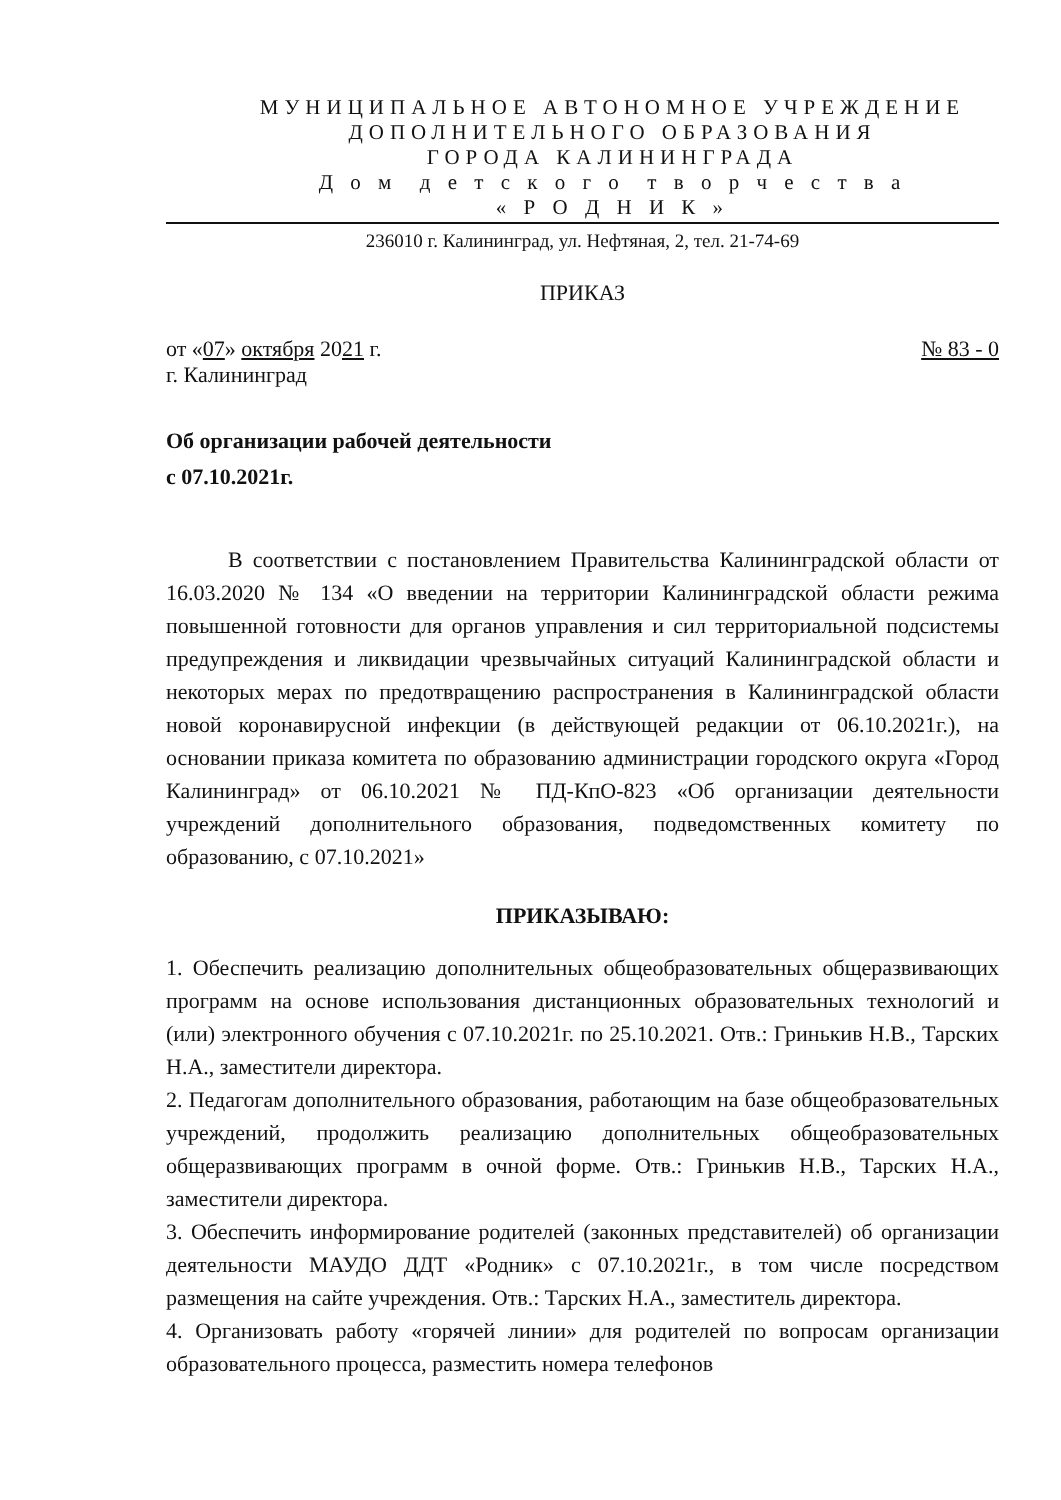МУНИЦИПАЛЬНОЕ АВТОНОМНОЕ УЧРЕЖДЕНИЕ
ДОПОЛНИТЕЛЬНОГО ОБРАЗОВАНИЯ
ГОРОДА КАЛИНИНГРАДА
Д о м д е т с к о г о т в о р ч е с т в а
« Р О Д Н И К »
236010 г. Калининград, ул. Нефтяная, 2, тел. 21-74-69
ПРИКАЗ
от «07» октября 2021 г. № 83 - 0
г. Калининград
Об организации рабочей деятельности
с 07.10.2021г.
В соответствии с постановлением Правительства Калининградской области от 16.03.2020 № 134 «О введении на территории Калининградской области режима повышенной готовности для органов управления и сил территориальной подсистемы предупреждения и ликвидации чрезвычайных ситуаций Калининградской области и некоторых мерах по предотвращению распространения в Калининградской области новой коронавирусной инфекции (в действующей редакции от 06.10.2021г.), на основании приказа комитета по образованию администрации городского округа «Город Калининград» от 06.10.2021 № ПД-КпО-823 «Об организации деятельности учреждений дополнительного образования, подведомственных комитету по образованию, с 07.10.2021»
ПРИКАЗЫВАЮ:
1. Обеспечить реализацию дополнительных общеобразовательных общеразвивающих программ на основе использования дистанционных образовательных технологий и (или) электронного обучения с 07.10.2021г. по 25.10.2021. Отв.: Гринькив Н.В., Тарских Н.А., заместители директора.
2. Педагогам дополнительного образования, работающим на базе общеобразовательных учреждений, продолжить реализацию дополнительных общеобразовательных общеразвивающих программ в очной форме. Отв.: Гринькив Н.В., Тарских Н.А., заместители директора.
3. Обеспечить информирование родителей (законных представителей) об организации деятельности МАУДО ДДТ «Родник» с 07.10.2021г., в том числе посредством размещения на сайте учреждения. Отв.: Тарских Н.А., заместитель директора.
4. Организовать работу «горячей линии» для родителей по вопросам организации образовательного процесса, разместить номера телефонов